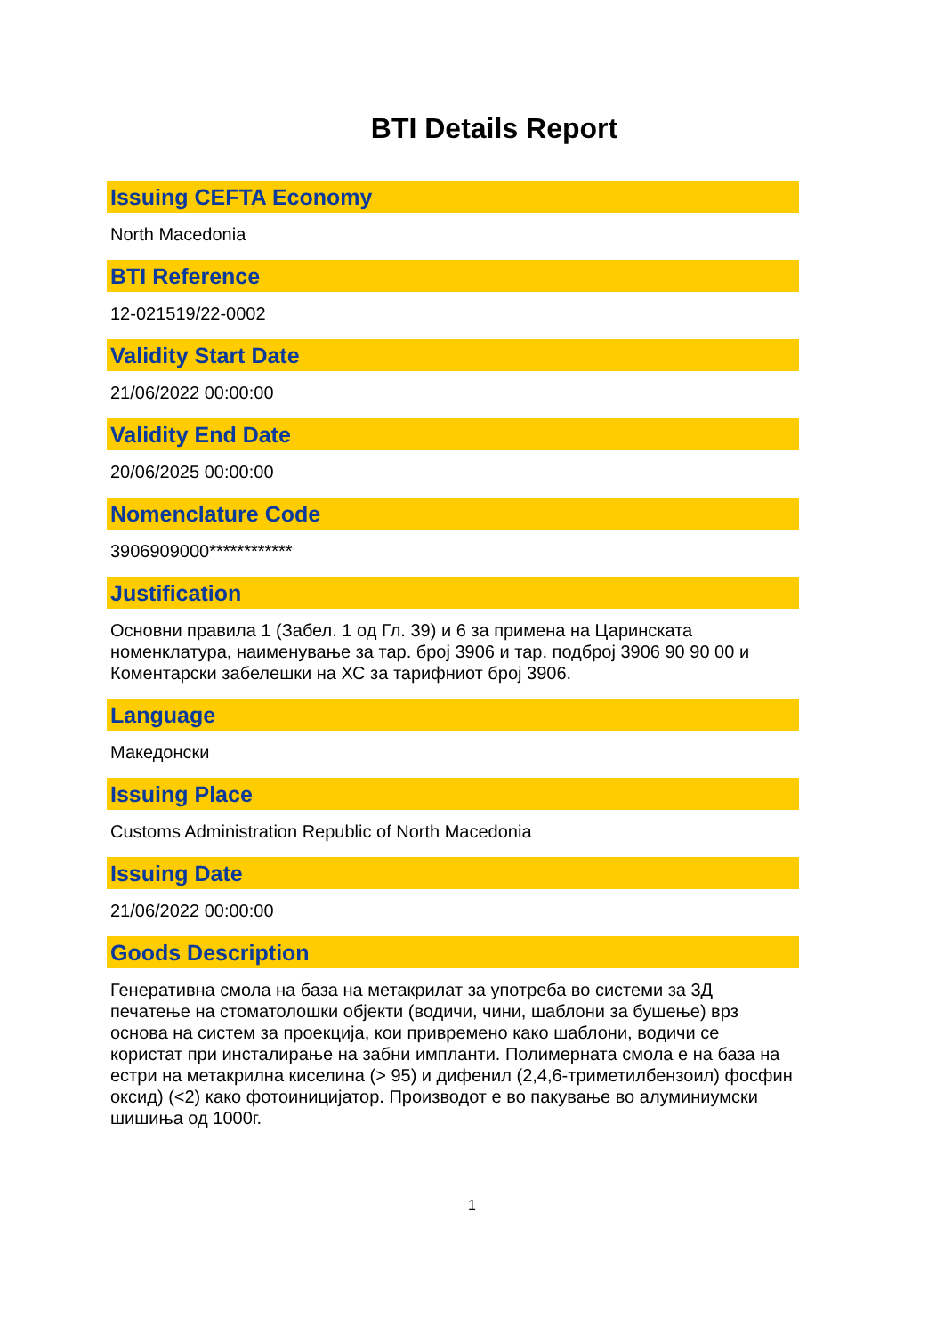BTI Details Report
Issuing CEFTA Economy
North Macedonia
BTI Reference
12-021519/22-0002
Validity Start Date
21/06/2022 00:00:00
Validity End Date
20/06/2025 00:00:00
Nomenclature Code
3906909000************
Justification
Основни правила 1 (Забел. 1 од Гл. 39) и 6 за примена на Царинската номенклатура, наименување за тар. број 3906 и тар. подброј 3906 90 90 00 и Коментарски забелешки на ХС за тарифниот број 3906.
Language
Македонски
Issuing Place
Customs Administration Republic of North Macedonia
Issuing Date
21/06/2022 00:00:00
Goods Description
Генеративна смола на база на метакрилат за употреба во системи за 3Д печатење на стоматолошки објекти (водичи, чини, шаблони за бушење) врз основа на систем за проекција, кои привремено како шаблони, водичи се користат при инсталирање на забни импланти. Полимерната смола е на база на естри на метакрилна киселина (> 95) и дифенил (2,4,6-триметилбензоил) фосфин оксид) (<2) како фотоиницијатор. Производот е во пакување во алуминиумски шишиња од 1000г.
1